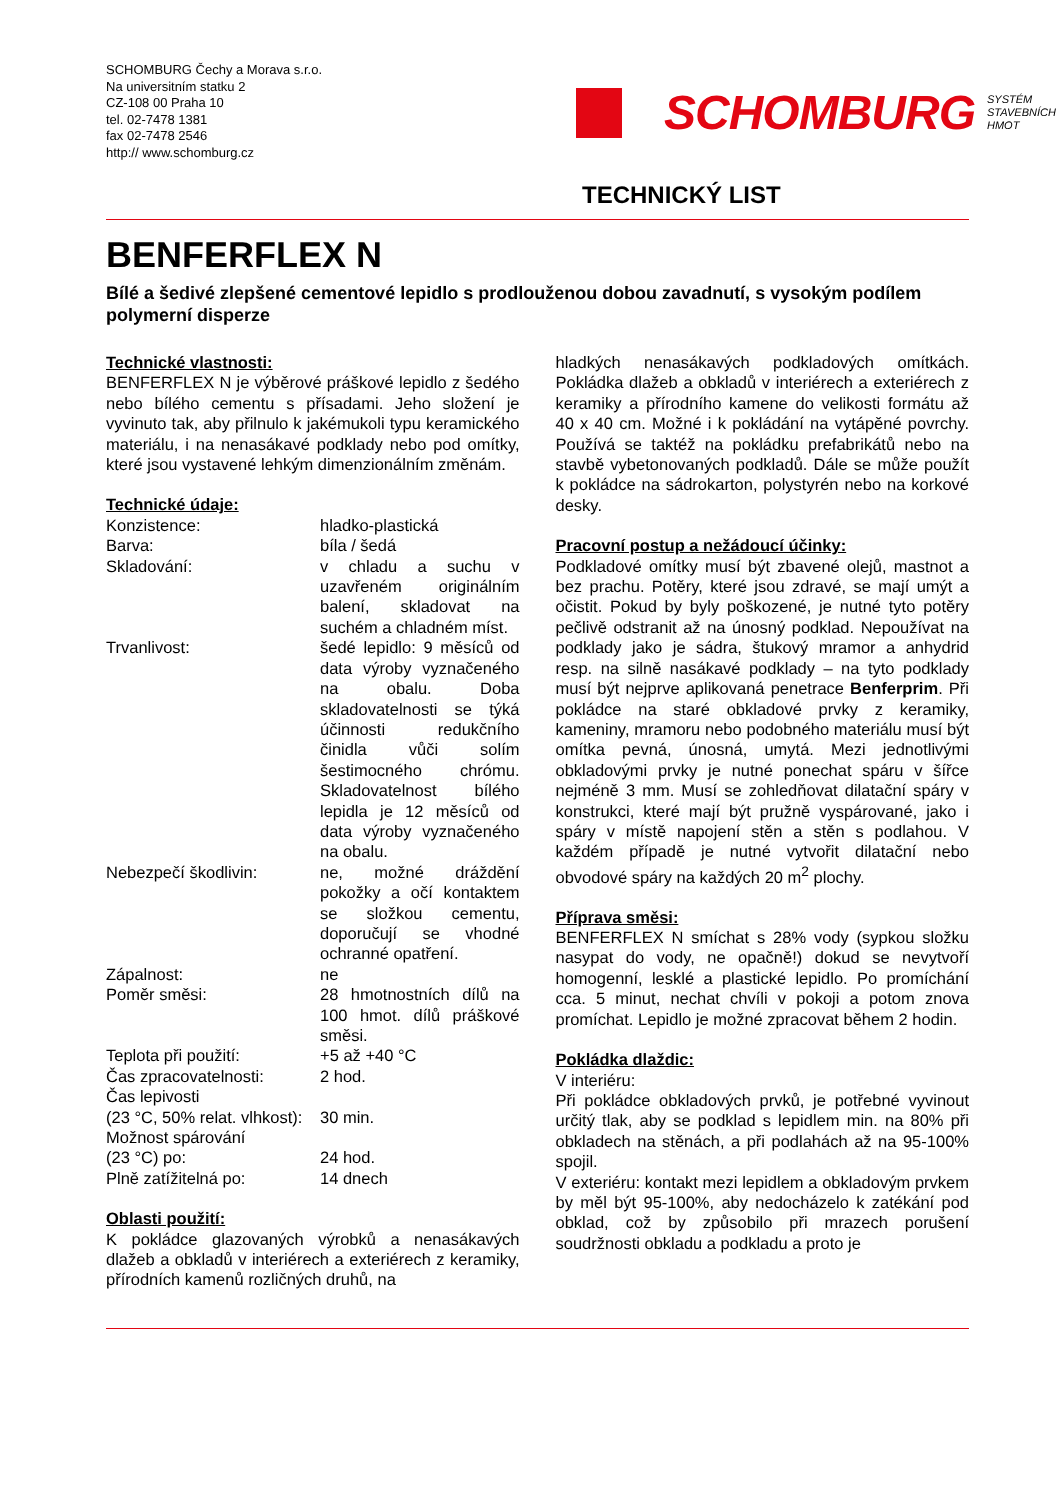SCHOMBURG Čechy a Morava s.r.o.
Na universitním statku 2
CZ-108 00 Praha 10
tel. 02-7478 1381
fax 02-7478 2546
http:// www.schomburg.cz
SCHOMBURG
SYSTÉM
STAVEBNÍCH
HMOT
TECHNICKÝ LIST
BENFERFLEX N
Bílé a šedivé zlepšené cementové lepidlo s prodlouženou dobou zavadnutí, s vysokým podílem polymerní disperze
Technické vlastnosti:
BENFERFLEX N je výběrové práškové lepidlo z šedého nebo bílého cementu s přísadami. Jeho složení je vyvinuto tak, aby přilnulo k jakémukoli typu keramického materiálu, i na nenasákavé podklady nebo pod omítky, které jsou vystavené lehkým dimenzionálním změnám.
Technické údaje:
| Konzistence: | hladko-plastická |
| Barva: | bíla / šedá |
| Skladování: | v chladu a suchu v uzavřeném originálním balení, skladovat na suchém a chladném míst. |
| Trvanlivost: | šedé lepidlo: 9 měsíců od data výroby vyznačeného na obalu. Doba skladovatelnosti se týká účinnosti redukčního činidla vůči solím šestimocného chrómu. Skladovatelnost bílého lepidla je 12 měsíců od data výroby vyznačeného na obalu. |
| Nebezpečí škodlivin: | ne, možné dráždění pokožky a očí kontaktem se složkou cementu, doporučují se vhodné ochranné opatření. |
| Zápalnost: | ne |
| Poměr směsi: | 28 hmotnostních dílů na 100 hmot. dílů práškové směsi. |
| Teplota při použití: | +5 až +40 °C |
| Čas zpracovatelnosti: | 2 hod. |
| Čas lepivosti (23 °C, 50% relat. vlhkost): | 30 min. |
| Možnost spárování (23 °C) po: | 24 hod. |
| Plně zatížitelná po: | 14 dnech |
Oblasti použití:
K pokládce glazovaných výrobků a nenasákavých dlažeb a obkladů v interiérech a exteriérech z keramiky, přírodních kamenů rozličných druhů, na
hladkých nenasákavých podkladových omítkách. Pokládka dlažeb a obkladů v interiérech a exteriérech z keramiky a přírodního kamene do velikosti formátu až 40 x 40 cm. Možné i k pokládání na vytápěné povrchy. Používá se taktéž na pokládku prefabrikátů nebo na stavbě vybetonovaných podkladů. Dále se může použít k pokládce na sádrokarton, polystyrén nebo na korkové desky.
Pracovní postup a nežádoucí účinky:
Podkladové omítky musí být zbavené olejů, mastnot a bez prachu. Potěry, které jsou zdravé, se mají umýt a očistit. Pokud by byly poškozené, je nutné tyto potěry pečlivě odstranit až na únosný podklad. Nepoužívat na podklady jako je sádra, štukový mramor a anhydrid resp. na silně nasákavé podklady – na tyto podklady musí být nejprve aplikovaná penetrace Benferprim. Při pokládce na staré obkladové prvky z keramiky, kameniny, mramoru nebo podobného materiálu musí být omítka pevná, únosná, umytá. Mezi jednotlivými obkladovými prvky je nutné ponechat spáru v šířce nejméně 3 mm. Musí se zohledňovat dilatační spáry v konstrukci, které mají být pružně vyspárované, jako i spáry v místě napojení stěn a stěn s podlahou. V každém případě je nutné vytvořit dilatační nebo obvodové spáry na každých 20 m<sup>2</sup> plochy.
Příprava směsi:
BENFERFLEX N smíchat s 28% vody (sypkou složku nasypat do vody, ne opačně!) dokud se nevytvoří homogenní, lesklé a plastické lepidlo. Po promíchání cca. 5 minut, nechat chvíli v pokoji a potom znova promíchat. Lepidlo je možné zpracovat během 2 hodin.
Pokládka dlaždic:
V interiéru:
Při pokládce obkladových prvků, je potřebné vyvinout určitý tlak, aby se podklad s lepidlem min. na 80% při obkladech na stěnách, a při podlahách až na 95-100% spojil.
V exteriéru: kontakt mezi lepidlem a obkladovým prvkem by měl být 95-100%, aby nedocházelo k zatékání pod obklad, což by způsobilo při mrazech porušení soudržnosti obkladu a podkladu a proto je